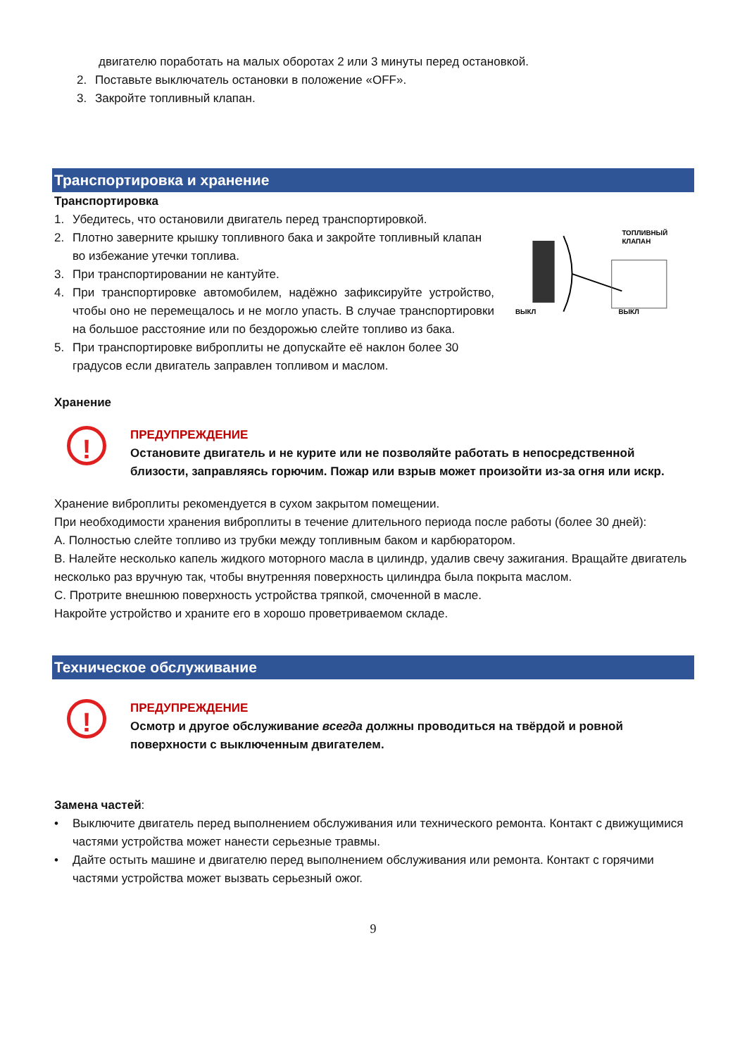двигателю поработать на малых оборотах 2 или 3 минуты перед остановкой.
2. Поставьте выключатель остановки в положение «OFF».
3. Закройте топливный клапан.
Транспортировка и хранение
Транспортировка
1. Убедитесь, что остановили двигатель перед транспортировкой.
2. Плотно заверните крышку топливного бака и закройте топливный клапан во избежание утечки топлива.
3. При транспортировании не кантуйте.
4. При транспортировке автомобилем, надёжно зафиксируйте устройство, чтобы оно не перемещалось и не могло упасть. В случае транспортировки на большое расстояние или по бездорожью слейте топливо из бака.
5. При транспортировке виброплиты не допускайте её наклон более 30 градусов если двигатель заправлен топливом и маслом.
ТОПЛИВНЫЙ
КЛАПАН
ВЫКЛ
ВЫКЛ
Хранение
!
ПРЕДУПРЕЖДЕНИЕ
Остановите двигатель и не курите или не позволяйте работать в непосредственной близости, заправляясь горючим. Пожар или взрыв может произойти из-за огня или искр.
Хранение виброплиты рекомендуется в сухом закрытом помещении.
При необходимости хранения виброплиты в течение длительного периода после работы (более 30 дней):
А. Полностью слейте топливо из трубки между топливным баком и карбюратором.
В. Налейте несколько капель жидкого моторного масла в цилиндр, удалив свечу зажигания. Вращайте двигатель несколько раз вручную так, чтобы внутренняя поверхность цилиндра была покрыта маслом.
С. Протрите внешнюю поверхность устройства тряпкой, смоченной в масле.
Накройте устройство и храните его в хорошо проветриваемом складе.
Техническое обслуживание
!
ПРЕДУПРЕЖДЕНИЕ
Осмотр и другое обслуживание всегда должны проводиться на твёрдой и ровной поверхности с выключенным двигателем.
Замена частей:
• Выключите двигатель перед выполнением обслуживания или технического ремонта. Контакт с движущимися частями устройства может нанести серьезные травмы.
• Дайте остыть машине и двигателю перед выполнением обслуживания или ремонта. Контакт с горячими частями устройства может вызвать серьезный ожог.
9